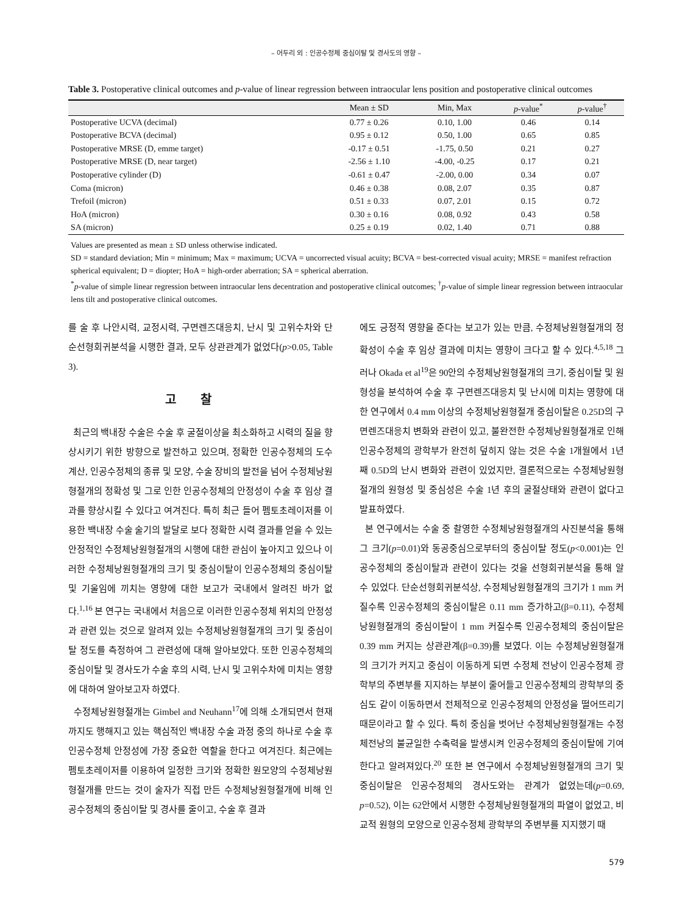– 어두리 외 : 인공수정체 중심이탈 및 경사도의 영향 –
Table 3. Postoperative clinical outcomes and p-value of linear regression between intraocular lens position and postoperative clinical outcomes
| | Mean ± SD | Min, Max | p -value<sup>*</sup> | p -value<sup>†</sup> |
| --- | --- | --- | --- | --- |
| Postoperative UCVA (decimal) | 0.77 ± 0.26 | 0.10, 1.00 | 0.46 | 0.14 |
| Postoperative BCVA (decimal) | 0.95 ± 0.12 | 0.50, 1.00 | 0.65 | 0.85 |
| Postoperative MRSE (D, emme target) | -0.17 ± 0.51 | -1.75, 0.50 | 0.21 | 0.27 |
| Postoperative MRSE (D, near target) | -2.56 ± 1.10 | -4.00, -0.25 | 0.17 | 0.21 |
| Postoperative cylinder (D) | -0.61 ± 0.47 | -2.00, 0.00 | 0.34 | 0.07 |
| Coma (micron) | 0.46 ± 0.38 | 0.08, 2.07 | 0.35 | 0.87 |
| Trefoil (micron) | 0.51 ± 0.33 | 0.07, 2.01 | 0.15 | 0.72 |
| HoA (micron) | 0.30 ± 0.16 | 0.08, 0.92 | 0.43 | 0.58 |
| SA (micron) | 0.25 ± 0.19 | 0.02, 1.40 | 0.71 | 0.88 |
Values are presented as mean ± SD unless otherwise indicated.
SD = standard deviation; Min = minimum; Max = maximum; UCVA = uncorrected visual acuity; BCVA = best-corrected visual acuity; MRSE = manifest refraction spherical equivalent; D = diopter; HoA = high-order aberration; SA = spherical aberration.
<sup>*</sup> p-value of simple linear regression between intraocular lens decentration and postoperative clinical outcomes; <sup>†</sup>p-value of simple linear regression between intraocular lens tilt and postoperative clinical outcomes.
를 술 후 나안시력, 교정시력, 구면렌즈대응치, 난시 및 고위수차와 단순선형회귀분석을 시행한 결과, 모두 상관관계가 없었다(p>0.05, Table 3).
고찰
최근의 백내장 수술은 수술 후 굴절이상을 최소화하고 시력의 질을 향상시키기 위한 방향으로 발전하고 있으며, 정확한 인공수정체의 도수계산, 인공수정체의 종류 및 모양, 수술 장비의 발전을 넘어 수정체낭원형절개의 정확성 및 그로 인한 인공수정체의 안정성이 수술 후 임상 결과를 향상시킬 수 있다고 여겨진다. 특히 최근 들어 펨토초레이저를 이용한 백내장 수술 술기의 발달로 보다 정확한 시력 결과를 얻을 수 있는 안정적인 수정체낭원형절개의 시행에 대한 관심이 높아지고 있으나 이러한 수정체낭원형절개의 크기 및 중심이탈이 인공수정체의 중심이탈 및 기울임에 끼치는 영향에 대한 보고가 국내에서 알려진 바가 없다.<sup>1,16</sup> 본 연구는 국내에서 처음으로 이러한 인공수정체 위치의 안정성과 관련 있는 것으로 알려져 있는 수정체낭원형절개의 크기 및 중심이탈 정도를 측정하여 그 관련성에 대해 알아보았다. 또한 인공수정체의 중심이탈 및 경사도가 수술 후의 시력, 난시 및 고위수차에 미치는 영향에 대하여 알아보고자 하였다.
수정체낭원형절개는 Gimbel and Neuhann<sup>17</sup>에 의해 소개되면서 현재까지도 행해지고 있는 핵심적인 백내장 수술 과정 중의 하나로 수술 후 인공수정체 안정성에 가장 중요한 역할을 한다고 여겨진다. 최근에는 펨토초레이저를 이용하여 일정한 크기와 정확한 원모양의 수정체낭원형절개를 만드는 것이 술자가 직접 만든 수정체낭원형절개에 비해 인공수정체의 중심이탈 및 경사를 줄이고, 수술 후 결과
에도 긍정적 영향을 준다는 보고가 있는 만큼, 수정체낭원형절개의 정확성이 수술 후 임상 결과에 미치는 영향이 크다고 할 수 있다.<sup>4,5,18</sup> 그러나 Okada et al<sup>19</sup>은 90안의 수정체낭원형절개의 크기, 중심이탈 및 원형성을 분석하여 수술 후 구면렌즈대응치 및 난시에 미치는 영향에 대한 연구에서 0.4 mm 이상의 수정체낭원형절개 중심이탈은 0.25D의 구면렌즈대응치 변화와 관련이 있고, 불완전한 수정체낭원형절개로 인해 인공수정체의 광학부가 완전히 덮히지 않는 것은 수술 1개월에서 1년째 0.5D의 난시 변화와 관련이 있었지만, 결론적으로는 수정체낭원형절개의 원형성 및 중심성은 수술 1년 후의 굴절상태와 관련이 없다고 발표하였다.
본 연구에서는 수술 중 촬영한 수정체낭원형절개의 사진분석을 통해 그 크기(p=0.01)와 동공중심으로부터의 중심이탈 정도(p<0.001)는 인공수정체의 중심이탈과 관련이 있다는 것을 선형회귀분석을 통해 알 수 있었다. 단순선형회귀분석상, 수정체낭원형절개의 크기가 1 mm 커질수록 인공수정체의 중심이탈은 0.11 mm 증가하고(β=0.11), 수정체낭원형절개의 중심이탈이 1 mm 커질수록 인공수정체의 중심이탈은 0.39 mm 커지는 상관관계(β=0.39)를 보였다. 이는 수정체낭원형절개의 크기가 커지고 중심이 이동하게 되면 수정체 전낭이 인공수정체 광학부의 주변부를 지지하는 부분이 줄어들고 인공수정체의 광학부의 중심도 같이 이동하면서 전체적으로 인공수정체의 안정성을 떨어뜨리기 때문이라고 할 수 있다. 특히 중심을 벗어난 수정체낭원형절개는 수정체전낭의 불균일한 수축력을 발생시켜 인공수정체의 중심이탈에 기여한다고 알려져있다.<sup>20</sup> 또한 본 연구에서 수정체낭원형절개의 크기 및 중심이탈은 인공수정체의 경사도와는 관계가 없었는데(p=0.69, p=0.52), 이는 62안에서 시행한 수정체낭원형절개의 파열이 없었고, 비교적 원형의 모양으로 인공수정체 광학부의 주변부를 지지했기 때
579